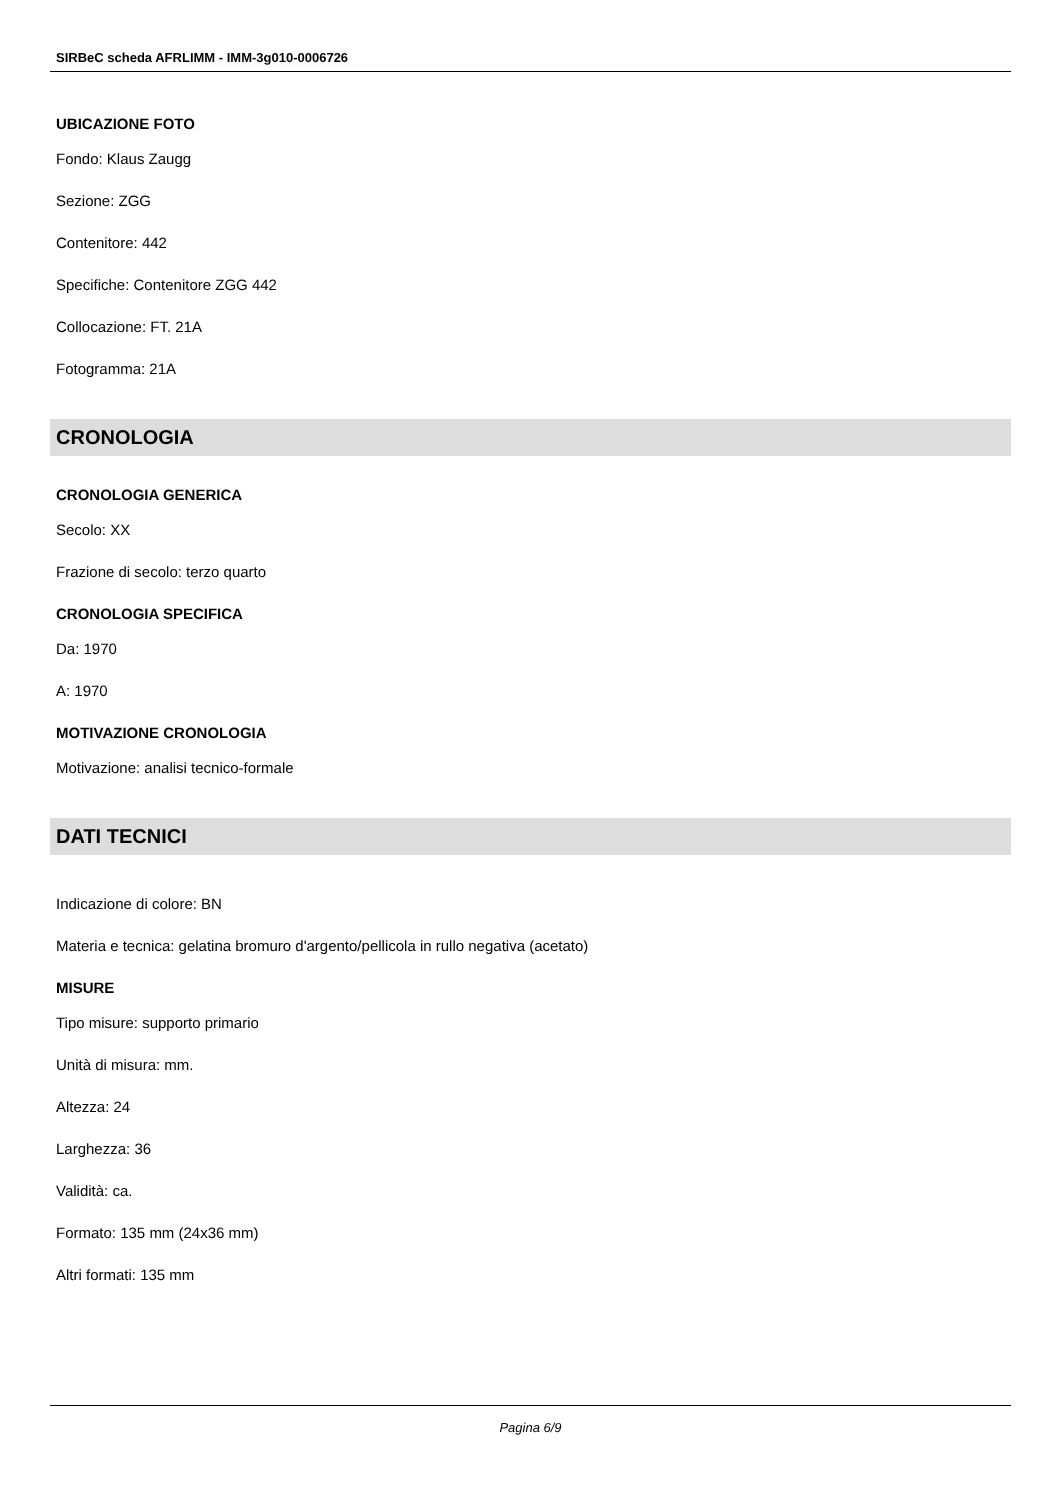SIRBeC scheda AFRLIMM - IMM-3g010-0006726
UBICAZIONE FOTO
Fondo: Klaus Zaugg
Sezione: ZGG
Contenitore: 442
Specifiche: Contenitore ZGG 442
Collocazione: FT. 21A
Fotogramma: 21A
CRONOLOGIA
CRONOLOGIA GENERICA
Secolo: XX
Frazione di secolo: terzo quarto
CRONOLOGIA SPECIFICA
Da: 1970
A: 1970
MOTIVAZIONE CRONOLOGIA
Motivazione: analisi tecnico-formale
DATI TECNICI
Indicazione di colore: BN
Materia e tecnica: gelatina bromuro d'argento/pellicola in rullo negativa (acetato)
MISURE
Tipo misure: supporto primario
Unità di misura: mm.
Altezza: 24
Larghezza: 36
Validità: ca.
Formato: 135 mm (24x36 mm)
Altri formati: 135 mm
Pagina 6/9